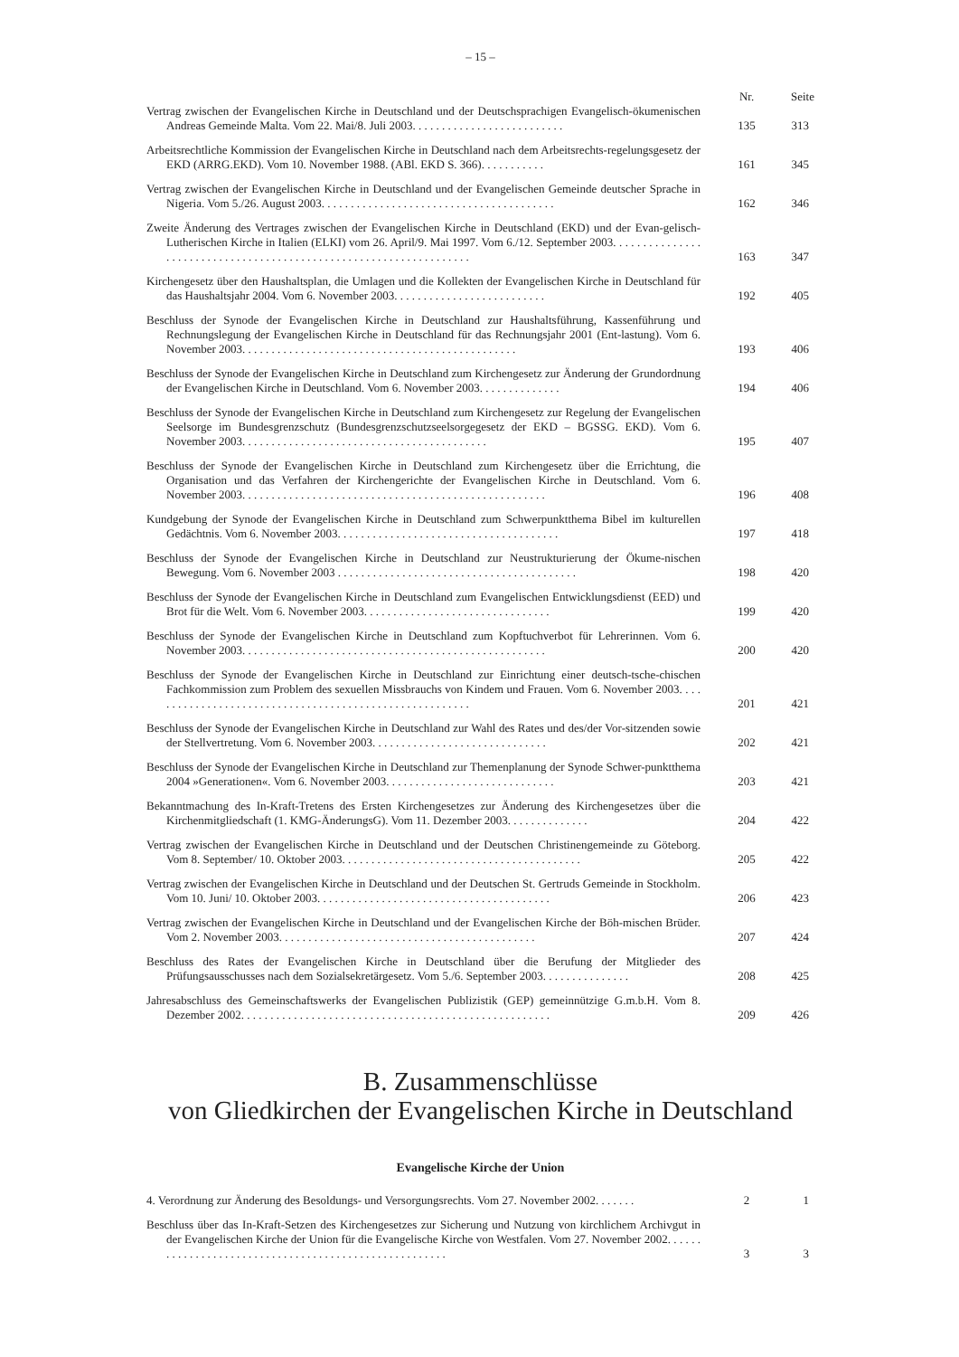– 15 –
| | Nr. | Seite |
| --- | --- | --- |
| Vertrag zwischen der Evangelischen Kirche in Deutschland und der Deutschsprachigen Evangelisch-ökumenischen Andreas Gemeinde Malta. Vom 22. Mai/8. Juli 2003. . . . . . . . . . . . . . . . . . . . . . . . . . | 135 | 313 |
| Arbeitsrechtliche Kommission der Evangelischen Kirche in Deutschland nach dem Arbeitsrechts-regelungsgesetz der EKD (ARRG.EKD). Vom 10. November 1988. (ABl. EKD S. 366). . . . . . . . . . . | 161 | 345 |
| Vertrag zwischen der Evangelischen Kirche in Deutschland und der Evangelischen Gemeinde deutscher Sprache in Nigeria. Vom 5./26. August 2003. . . . . . . . . . . . . . . . . . . . . . . . . . . . . . . . . . . . . . . . | 162 | 346 |
| Zweite Änderung des Vertrages zwischen der Evangelischen Kirche in Deutschland (EKD) und der Evan-gelisch-Lutherischen Kirche in Italien (ELKI) vom 26. April/9. Mai 1997. Vom 6./12. September 2003. . . . . . . . . . . . . . . . . . . . . . . . . . . . . . . . . . . . . . . . . . . . . . . . . . . . . . . . . . . . . . . . . . . | 163 | 347 |
| Kirchengesetz über den Haushaltsplan, die Umlagen und die Kollekten der Evangelischen Kirche in Deutschland für das Haushaltsjahr 2004. Vom 6. November 2003. . . . . . . . . . . . . . . . . . . . . . . . . . | 192 | 405 |
| Beschluss der Synode der Evangelischen Kirche in Deutschland zur Haushaltsführung, Kassenführung und Rechnungslegung der Evangelischen Kirche in Deutschland für das Rechnungsjahr 2001 (Ent-lastung). Vom 6. November 2003. . . . . . . . . . . . . . . . . . . . . . . . . . . . . . . . . . . . . . . . . . . . . . . | 193 | 406 |
| Beschluss der Synode der Evangelischen Kirche in Deutschland zum Kirchengesetz zur Änderung der Grundordnung der Evangelischen Kirche in Deutschland. Vom 6. November 2003. . . . . . . . . . . . . . | 194 | 406 |
| Beschluss der Synode der Evangelischen Kirche in Deutschland zum Kirchengesetz zur Regelung der Evangelischen Seelsorge im Bundesgrenzschutz (Bundesgrenzschutzseelsorgegesetz der EKD – BGSSG. EKD). Vom 6. November 2003. . . . . . . . . . . . . . . . . . . . . . . . . . . . . . . . . . . . . . . . . . | 195 | 407 |
| Beschluss der Synode der Evangelischen Kirche in Deutschland zum Kirchengesetz über die Errichtung, die Organisation und das Verfahren der Kirchengerichte der Evangelischen Kirche in Deutschland. Vom 6. November 2003. . . . . . . . . . . . . . . . . . . . . . . . . . . . . . . . . . . . . . . . . . . . . . . . . . . . | 196 | 408 |
| Kundgebung der Synode der Evangelischen Kirche in Deutschland zum Schwerpunktthema Bibel im kulturellen Gedächtnis. Vom 6. November 2003. . . . . . . . . . . . . . . . . . . . . . . . . . . . . . . . . . . . . . | 197 | 418 |
| Beschluss der Synode der Evangelischen Kirche in Deutschland zur Neustrukturierung der Ökume-nischen Bewegung. Vom 6. November 2003 . . . . . . . . . . . . . . . . . . . . . . . . . . . . . . . . . . . . . . . . . | 198 | 420 |
| Beschluss der Synode der Evangelischen Kirche in Deutschland zum Evangelischen Entwicklungsdienst (EED) und Brot für die Welt. Vom 6. November 2003. . . . . . . . . . . . . . . . . . . . . . . . . . . . . . . . | 199 | 420 |
| Beschluss der Synode der Evangelischen Kirche in Deutschland zum Kopftuchverbot für Lehrerinnen. Vom 6. November 2003. . . . . . . . . . . . . . . . . . . . . . . . . . . . . . . . . . . . . . . . . . . . . . . . . . . . | 200 | 420 |
| Beschluss der Synode der Evangelischen Kirche in Deutschland zur Einrichtung einer deutsch-tsche-chischen Fachkommission zum Problem des sexuellen Missbrauchs von Kindem und Frauen. Vom 6. November 2003. . . . . . . . . . . . . . . . . . . . . . . . . . . . . . . . . . . . . . . . . . . . . . . . . . . . . . . . | 201 | 421 |
| Beschluss der Synode der Evangelischen Kirche in Deutschland zur Wahl des Rates und des/der Vor-sitzenden sowie der Stellvertretung. Vom 6. November 2003. . . . . . . . . . . . . . . . . . . . . . . . . . . . . . | 202 | 421 |
| Beschluss der Synode der Evangelischen Kirche in Deutschland zur Themenplanung der Synode Schwer-punktthema 2004 »Generationen«. Vom 6. November 2003. . . . . . . . . . . . . . . . . . . . . . . . . . . . . | 203 | 421 |
| Bekanntmachung des In-Kraft-Tretens des Ersten Kirchengesetzes zur Änderung des Kirchengesetzes über die Kirchenmitgliedschaft (1. KMG-ÄnderungsG). Vom 11. Dezember 2003. . . . . . . . . . . . . . | 204 | 422 |
| Vertrag zwischen der Evangelischen Kirche in Deutschland und der Deutschen Christinengemeinde zu Göteborg. Vom 8. September/ 10. Oktober 2003. . . . . . . . . . . . . . . . . . . . . . . . . . . . . . . . . . . . . . . . . | 205 | 422 |
| Vertrag zwischen der Evangelischen Kirche in Deutschland und der Deutschen St. Gertruds Gemeinde in Stockholm. Vom 10. Juni/ 10. Oktober 2003. . . . . . . . . . . . . . . . . . . . . . . . . . . . . . . . . . . . . . . . | 206 | 423 |
| Vertrag zwischen der Evangelischen Kirche in Deutschland und der Evangelischen Kirche der Böh-mischen Brüder. Vom 2. November 2003. . . . . . . . . . . . . . . . . . . . . . . . . . . . . . . . . . . . . . . . . . . . | 207 | 424 |
| Beschluss des Rates der Evangelischen Kirche in Deutschland über die Berufung der Mitglieder des Prüfungsausschusses nach dem Sozialsekretärgesetz. Vom 5./6. September 2003. . . . . . . . . . . . . . . | 208 | 425 |
| Jahresabschluss des Gemeinschaftswerks der Evangelischen Publizistik (GEP) gemeinnützige G.m.b.H. Vom 8. Dezember 2002. . . . . . . . . . . . . . . . . . . . . . . . . . . . . . . . . . . . . . . . . . . . . . . . . . . . . | 209 | 426 |
B. Zusammenschlüsse
von Gliedkirchen der Evangelischen Kirche in Deutschland
Evangelische Kirche der Union
| 4. Verordnung zur Änderung des Besoldungs- und Versorgungsrechts. Vom 27. November 2002. . . . . . . | 2 | 1 |
| Beschluss über das In-Kraft-Setzen des Kirchengesetzes zur Sicherung und Nutzung von kirchlichem Archivgut in der Evangelischen Kirche der Union für die Evangelische Kirche von Westfalen. Vom 27. November 2002. . . . . . . . . . . . . . . . . . . . . . . . . . . . . . . . . . . . . . . . . . . . . . . . . . . . . . | 3 | 3 |